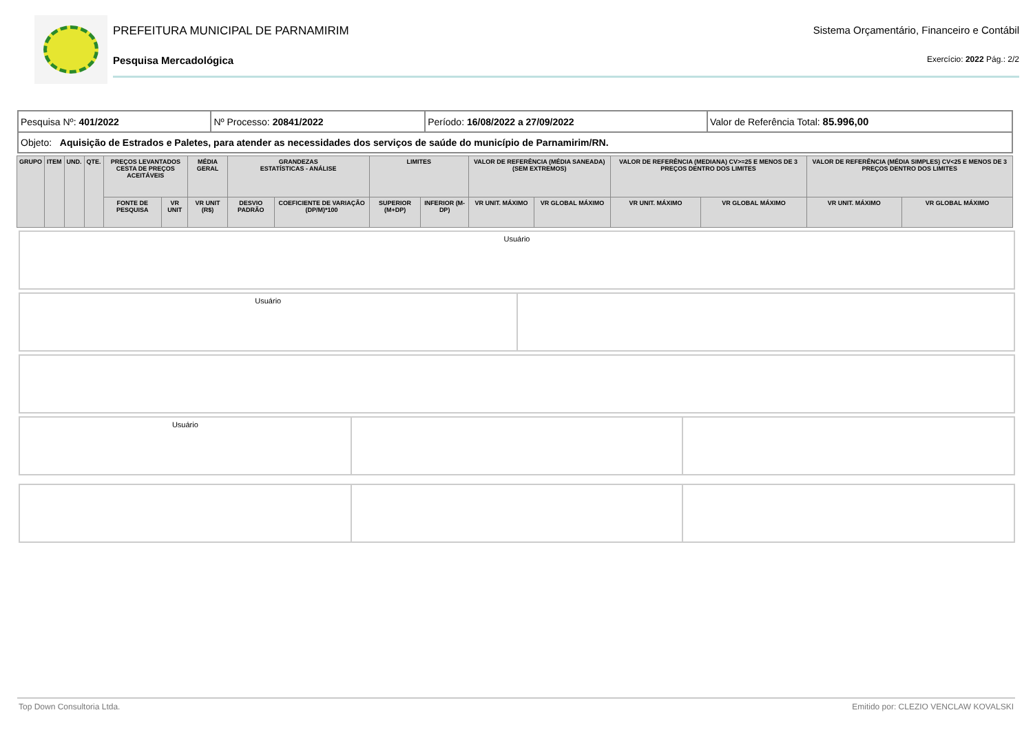PREFEITURA MUNICIPAL DE PARNAMIRIM Sistema Orçamentário, Financeiro e Contábil
Pesquisa Mercadológica Exercício: 2022 Pág.: 2/2
| Pesquisa Nº: 401/2022 | Nº Processo: 20841/2022 | Período: 16/08/2022 a 27/09/2022 | Valor de Referência Total: 85.996,00 |
| Objeto: Aquisição de Estrados e Paletes, para atender as necessidades dos serviços de saúde do município de Parnamirim/RN. | | | |
| GRUPO | ITEM | UND. | QTE. | PREÇOS LEVANTADOS CESTA DE PREÇOS ACEITÁVEIS | | MÉDIA GERAL | GRANDEZAS ESTATÍSTICAS - ANÁLISE | | LIMITES | | VALOR DE REFERÊNCIA (MÉDIA SANEADA) (SEM EXTREMOS) | | VALOR DE REFERÊNCIA (MEDIANA) CV>=25 E MENOS DE 3 PREÇOS DENTRO DOS LIMITES | | VALOR DE REFERÊNCIA (MÉDIA SIMPLES) CV<25 E MENOS DE 3 PREÇOS DENTRO DOS LIMITES | |
| --- | --- | --- | --- | --- | --- | --- | --- | --- | --- | --- | --- | --- | --- | --- | --- | --- |
| | | | | FONTE DE PESQUISA | VR UNIT | VR UNIT (R$) | DESVIO PADRÃO | COEFICIENTE DE VARIAÇÃO (DP/M)*100 | SUPERIOR (M+DP) | INFERIOR (M-DP) | VR UNIT. MÁXIMO | VR GLOBAL MÁXIMO | VR UNIT. MÁXIMO | VR GLOBAL MÁXIMO | VR UNIT. MÁXIMO | VR GLOBAL MÁXIMO |
Usuário
Usuário
Usuário
Top Down Consultoria Ltda. Emitido por: CLEZIO VENCLAW KOVALSKI